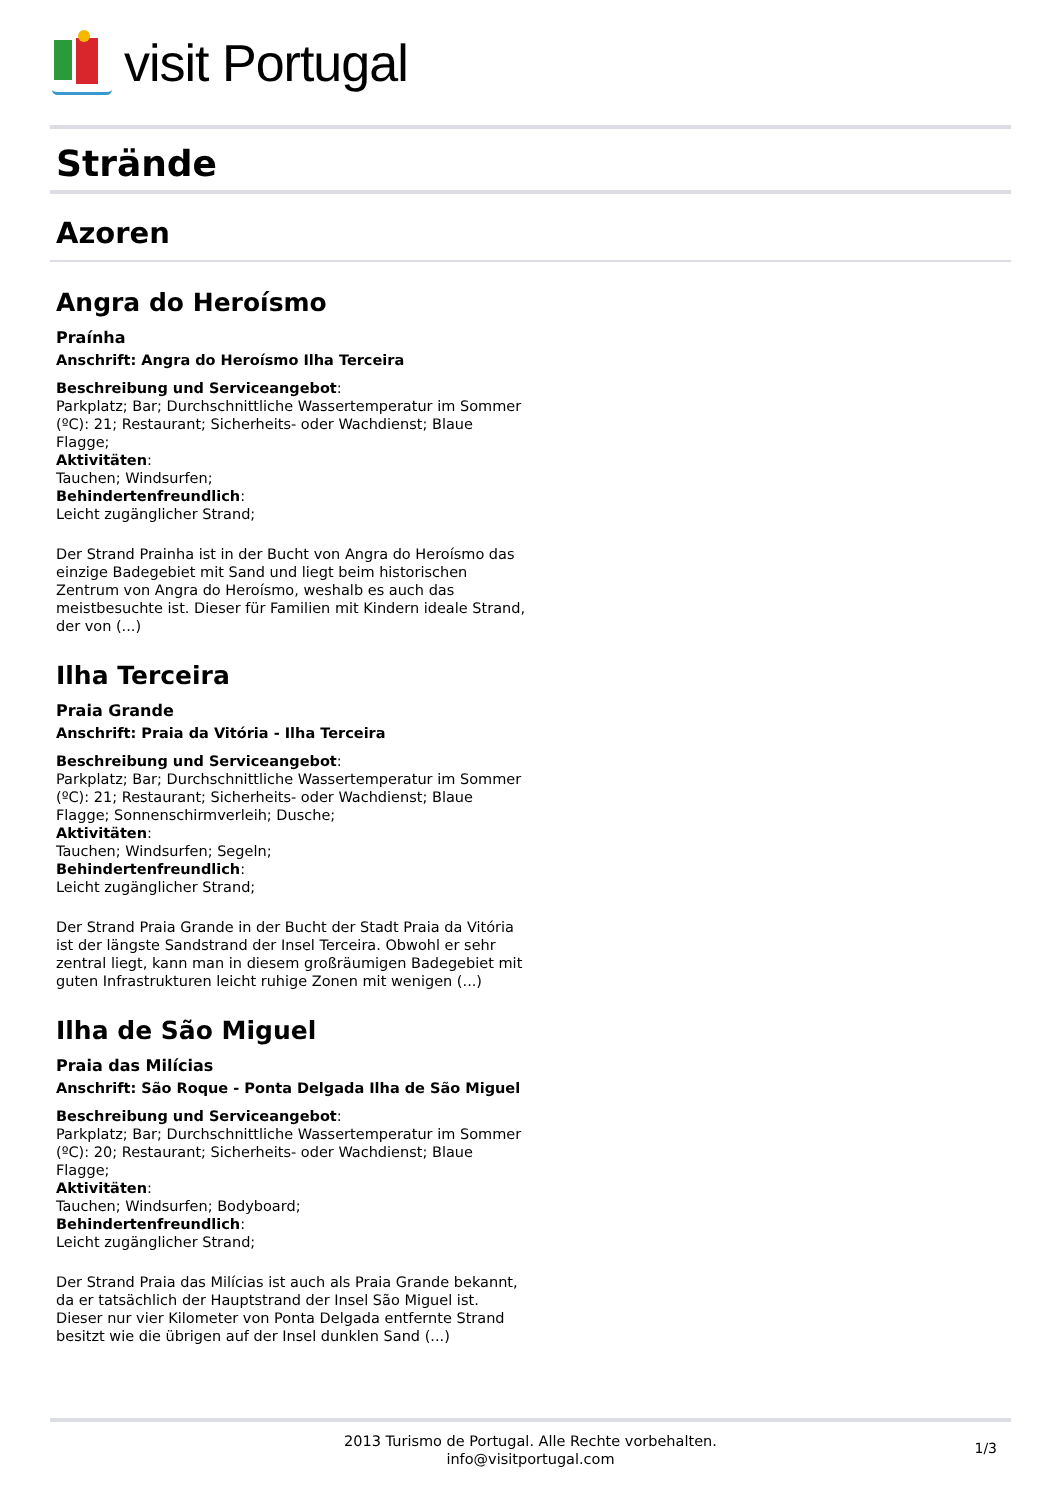visit Portugal
Strände
Azoren
Angra do Heroísmo
Praínha
Anschrift: Angra do Heroísmo Ilha Terceira
Beschreibung und Serviceangebot:
Parkplatz; Bar; Durchschnittliche Wassertemperatur im Sommer (ºC): 21; Restaurant; Sicherheits- oder Wachdienst; Blaue Flagge;
Aktivitäten:
Tauchen; Windsurfen;
Behindertenfreundlich:
Leicht zugänglicher Strand;
Der Strand Prainha ist in der Bucht von Angra do Heroísmo das einzige Badegebiet mit Sand und liegt beim historischen Zentrum von Angra do Heroísmo, weshalb es auch das meistbesuchte ist. Dieser für Familien mit Kindern ideale Strand, der von (...)
Ilha Terceira
Praia Grande
Anschrift: Praia da Vitória - Ilha Terceira
Beschreibung und Serviceangebot:
Parkplatz; Bar; Durchschnittliche Wassertemperatur im Sommer (ºC): 21; Restaurant; Sicherheits- oder Wachdienst; Blaue Flagge; Sonnenschirmverleih; Dusche;
Aktivitäten:
Tauchen; Windsurfen; Segeln;
Behindertenfreundlich:
Leicht zugänglicher Strand;
Der Strand Praia Grande in der Bucht der Stadt Praia da Vitória ist der längste Sandstrand der Insel Terceira. Obwohl er sehr zentral liegt, kann man in diesem großräumigen Badegebiet mit guten Infrastrukturen leicht ruhige Zonen mit wenigen (...)
Ilha de São Miguel
Praia das Milícias
Anschrift: São Roque - Ponta Delgada Ilha de São Miguel
Beschreibung und Serviceangebot:
Parkplatz; Bar; Durchschnittliche Wassertemperatur im Sommer (ºC): 20; Restaurant; Sicherheits- oder Wachdienst; Blaue Flagge;
Aktivitäten:
Tauchen; Windsurfen; Bodyboard;
Behindertenfreundlich:
Leicht zugänglicher Strand;
Der Strand Praia das Milícias ist auch als Praia Grande bekannt, da er tatsächlich der Hauptstrand der Insel São Miguel ist. Dieser nur vier Kilometer von Ponta Delgada entfernte Strand besitzt wie die übrigen auf der Insel dunklen Sand (...)
2013 Turismo de Portugal. Alle Rechte vorbehalten.
info@visitportugal.com
1/3